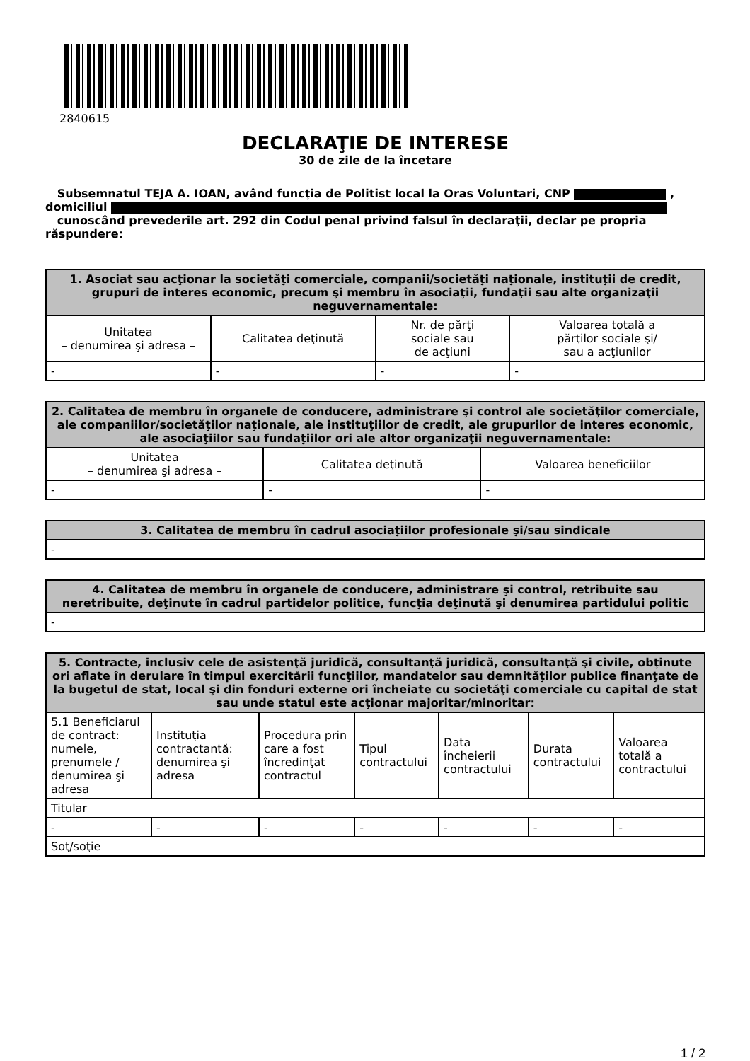2840615
DECLARAŢIE DE INTERESE
30 de zile de la încetare
Subsemnatul TEJA A. IOAN, având funcţia de Politist local la Oras Voluntari, CNP ,
domiciliul
cunoscând prevederile art. 292 din Codul penal privind falsul în declaraţii, declar pe propria răspundere:
| 1. Asociat sau acţionar la societăţi comerciale, companii/societăţi naţionale, instituţii de credit, grupuri de interes economic, precum şi membru în asociaţii, fundaţii sau alte organizaţii neguvernamentale: | | | |
| --- | --- | --- | --- |
| Unitatea – denumirea şi adresa – | Calitatea deţinută | Nr. de părţi sociale sau de acţiuni | Valoarea totală a părţilor sociale şi/ sau a acţiunilor |
| - | - | - | - |
| 2. Calitatea de membru în organele de conducere, administrare şi control ale societăţilor comerciale, ale companiilor/societăţilor naţionale, ale instituţiilor de credit, ale grupurilor de interes economic, ale asociaţiilor sau fundaţiilor ori ale altor organizaţii neguvernamentale: | | |
| --- | --- | --- |
| Unitatea – denumirea şi adresa – | Calitatea deţinută | Valoarea beneficiilor |
| - | - | - |
| 3. Calitatea de membru în cadrul asociaţiilor profesionale şi/sau sindicale |
| --- |
| - |
| 4. Calitatea de membru în organele de conducere, administrare şi control, retribuite sau neretribuite, deţinute în cadrul partidelor politice, funcţia deţinută şi denumirea partidului politic |
| --- |
| - |
| 5. Contracte, inclusiv cele de asistenţă juridică, consultanţă juridică, consultanţă şi civile, obţinute ori aflate în derulare în timpul exercitării funcţiilor, mandatelor sau demnităţilor publice finanţate de la bugetul de stat, local şi din fonduri externe ori încheiate cu societăţi comerciale cu capital de stat sau unde statul este acţionar majoritar/minoritar: | | | | | | |
| --- | --- | --- | --- | --- | --- | --- |
| 5.1 Beneficiarul de contract: numele, prenumele / denumirea şi adresa | Instituţia contractantă: denumirea şi adresa | Procedura prin care a fost încredinţat contractul | Tipul contractului | Data încheierii contractului | Durata contractului | Valoarea totală a contractului |
| Titular | | | | | | |
| - | - | - | - | - | - | - |
| Soţ/soţie | | | | | | |
1 / 2